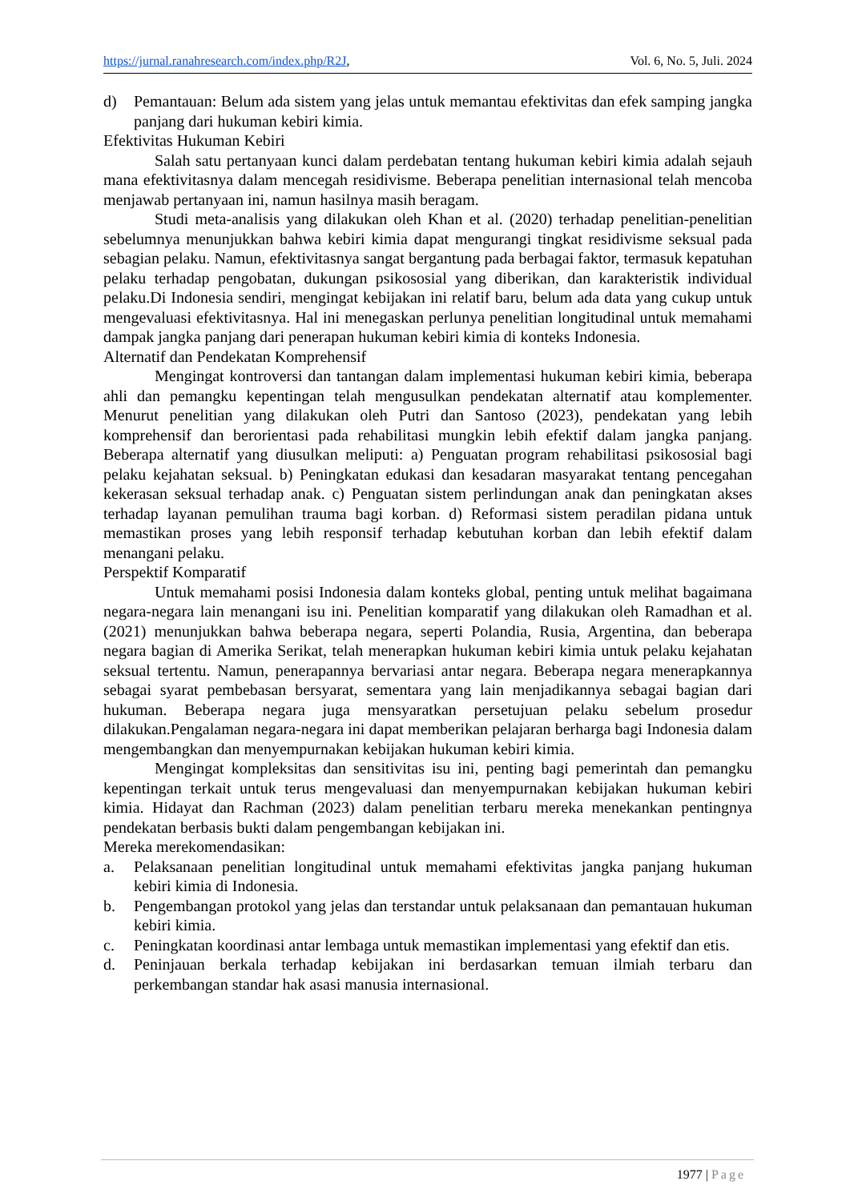https://jurnal.ranahresearch.com/index.php/R2J, Vol. 6, No. 5, Juli. 2024
d) Pemantauan: Belum ada sistem yang jelas untuk memantau efektivitas dan efek samping jangka panjang dari hukuman kebiri kimia.
Efektivitas Hukuman Kebiri
Salah satu pertanyaan kunci dalam perdebatan tentang hukuman kebiri kimia adalah sejauh mana efektivitasnya dalam mencegah residivisme. Beberapa penelitian internasional telah mencoba menjawab pertanyaan ini, namun hasilnya masih beragam.
Studi meta-analisis yang dilakukan oleh Khan et al. (2020) terhadap penelitian-penelitian sebelumnya menunjukkan bahwa kebiri kimia dapat mengurangi tingkat residivisme seksual pada sebagian pelaku. Namun, efektivitasnya sangat bergantung pada berbagai faktor, termasuk kepatuhan pelaku terhadap pengobatan, dukungan psikososial yang diberikan, dan karakteristik individual pelaku.Di Indonesia sendiri, mengingat kebijakan ini relatif baru, belum ada data yang cukup untuk mengevaluasi efektivitasnya. Hal ini menegaskan perlunya penelitian longitudinal untuk memahami dampak jangka panjang dari penerapan hukuman kebiri kimia di konteks Indonesia.
Alternatif dan Pendekatan Komprehensif
Mengingat kontroversi dan tantangan dalam implementasi hukuman kebiri kimia, beberapa ahli dan pemangku kepentingan telah mengusulkan pendekatan alternatif atau komplementer. Menurut penelitian yang dilakukan oleh Putri dan Santoso (2023), pendekatan yang lebih komprehensif dan berorientasi pada rehabilitasi mungkin lebih efektif dalam jangka panjang. Beberapa alternatif yang diusulkan meliputi: a) Penguatan program rehabilitasi psikososial bagi pelaku kejahatan seksual. b) Peningkatan edukasi dan kesadaran masyarakat tentang pencegahan kekerasan seksual terhadap anak. c) Penguatan sistem perlindungan anak dan peningkatan akses terhadap layanan pemulihan trauma bagi korban. d) Reformasi sistem peradilan pidana untuk memastikan proses yang lebih responsif terhadap kebutuhan korban dan lebih efektif dalam menangani pelaku.
Perspektif Komparatif
Untuk memahami posisi Indonesia dalam konteks global, penting untuk melihat bagaimana negara-negara lain menangani isu ini. Penelitian komparatif yang dilakukan oleh Ramadhan et al. (2021) menunjukkan bahwa beberapa negara, seperti Polandia, Rusia, Argentina, dan beberapa negara bagian di Amerika Serikat, telah menerapkan hukuman kebiri kimia untuk pelaku kejahatan seksual tertentu. Namun, penerapannya bervariasi antar negara. Beberapa negara menerapkannya sebagai syarat pembebasan bersyarat, sementara yang lain menjadikannya sebagai bagian dari hukuman. Beberapa negara juga mensyaratkan persetujuan pelaku sebelum prosedur dilakukan.Pengalaman negara-negara ini dapat memberikan pelajaran berharga bagi Indonesia dalam mengembangkan dan menyempurnakan kebijakan hukuman kebiri kimia.
Mengingat kompleksitas dan sensitivitas isu ini, penting bagi pemerintah dan pemangku kepentingan terkait untuk terus mengevaluasi dan menyempurnakan kebijakan hukuman kebiri kimia. Hidayat dan Rachman (2023) dalam penelitian terbaru mereka menekankan pentingnya pendekatan berbasis bukti dalam pengembangan kebijakan ini.
Mereka merekomendasikan:
a. Pelaksanaan penelitian longitudinal untuk memahami efektivitas jangka panjang hukuman kebiri kimia di Indonesia.
b. Pengembangan protokol yang jelas dan terstandar untuk pelaksanaan dan pemantauan hukuman kebiri kimia.
c. Peningkatan koordinasi antar lembaga untuk memastikan implementasi yang efektif dan etis.
d. Peninjauan berkala terhadap kebijakan ini berdasarkan temuan ilmiah terbaru dan perkembangan standar hak asasi manusia internasional.
1977 | Page